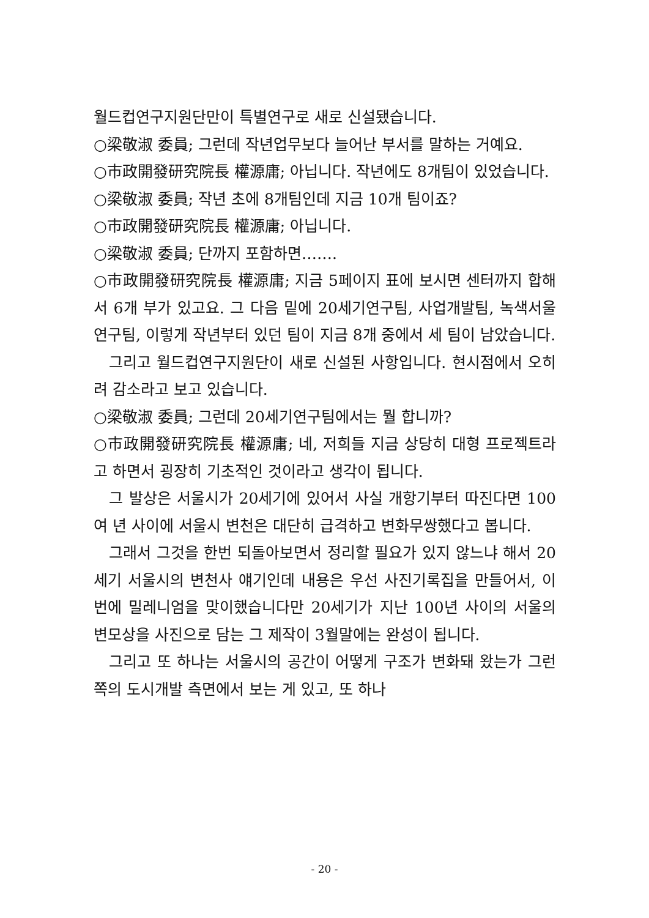월드컵연구지원단만이 특별연구로 새로 신설됐습니다.
○梁敬淑 委員; 그런데 작년업무보다 늘어난 부서를 말하는 거예요.
○市政開發研究院長 權源庸; 아닙니다. 작년에도 8개팀이 있었습니다.
○梁敬淑 委員; 작년 초에 8개팀인데 지금 10개 팀이죠?
○市政開發研究院長 權源庸; 아닙니다.
○梁敬淑 委員; 단까지 포함하면…….
○市政開發研究院長 權源庸; 지금 5페이지 표에 보시면 센터까지 합해서 6개 부가 있고요. 그 다음 밑에 20세기연구팀, 사업개발팀, 녹색서울연구팀, 이렇게 작년부터 있던 팀이 지금 8개 중에서 세 팀이 남았습니다.
그리고 월드컵연구지원단이 새로 신설된 사항입니다. 현시점에서 오히려 감소라고 보고 있습니다.
○梁敬淑 委員; 그런데 20세기연구팀에서는 뭘 합니까?
○市政開發研究院長 權源庸; 네, 저희들 지금 상당히 대형 프로젝트라고 하면서 굉장히 기초적인 것이라고 생각이 됩니다.
그 발상은 서울시가 20세기에 있어서 사실 개항기부터 따진다면 100여 년 사이에 서울시 변천은 대단히 급격하고 변화무쌍했다고 봅니다.
그래서 그것을 한번 되돌아보면서 정리할 필요가 있지 않느냐 해서 20세기 서울시의 변천사 얘기인데 내용은 우선 사진기록집을 만들어서, 이번에 밀레니엄을 맞이했습니다만 20세기가 지난 100년 사이의 서울의 변모상을 사진으로 담는 그 제작이 3월말에는 완성이 됩니다.
그리고 또 하나는 서울시의 공간이 어떻게 구조가 변화돼 왔는가 그런 쪽의 도시개발 측면에서 보는 게 있고, 또 하나
- 20 -